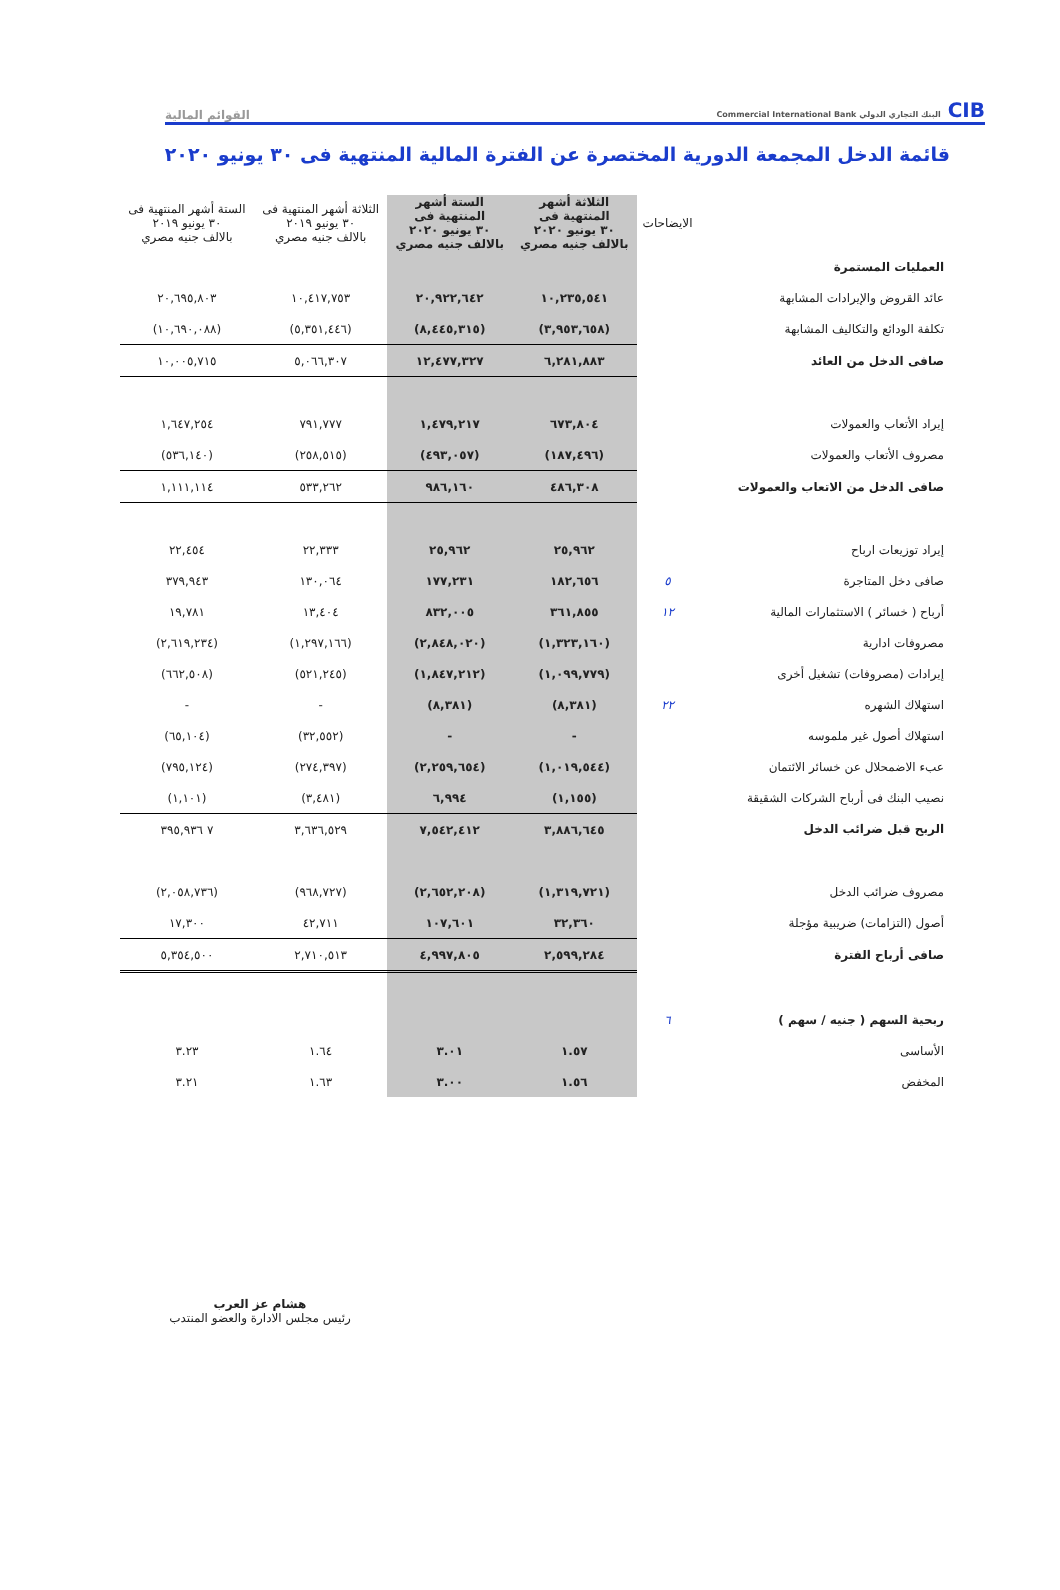CIB البنك التجاري الدولي Commercial International Bank
القوائم المالية
قائمة الدخل المجمعة الدورية المختصرة عن الفترة المالية المنتهية فى ٣٠ يونيو ٢٠٢٠
| | الايضاحات | الثلاثة أشهر المنتهية فى ٣٠ يونيو ٢٠٢٠ بالالف جنيه مصري | الستة أشهر المنتهية فى ٣٠ يونيو ٢٠٢٠ بالالف جنيه مصري | الثلاثة أشهر المنتهية فى ٣٠ يونيو ٢٠١٩ بالالف جنيه مصري | الستة أشهر المنتهية فى ٣٠ يونيو ٢٠١٩ بالالف جنيه مصري |
| --- | --- | --- | --- | --- | --- |
| العمليات المستمرة | | | | | |
| عائد القروض والإيرادات المشابهة | | ١٠,٢٣٥,٥٤١ | ٢٠,٩٢٢,٦٤٢ | ١٠,٤١٧,٧٥٣ | ٢٠,٦٩٥,٨٠٣ |
| تكلفة الودائع والتكاليف المشابهة | | (٣,٩٥٣,٦٥٨) | (٨,٤٤٥,٣١٥) | (٥,٣٥١,٤٤٦) | (١٠,٦٩٠,٠٨٨) |
| صافى الدخل من العائد | | ٦,٢٨١,٨٨٣ | ١٢,٤٧٧,٣٢٧ | ٥,٠٦٦,٣٠٧ | ١٠,٠٠٥,٧١٥ |
| إيراد الأتعاب والعمولات | | ٦٧٣,٨٠٤ | ١,٤٧٩,٢١٧ | ٧٩١,٧٧٧ | ١,٦٤٧,٢٥٤ |
| مصروف الأتعاب والعمولات | | (١٨٧,٤٩٦) | (٤٩٣,٠٥٧) | (٢٥٨,٥١٥) | (٥٣٦,١٤٠) |
| صافى الدخل من الاتعاب والعمولات | | ٤٨٦,٣٠٨ | ٩٨٦,١٦٠ | ٥٣٣,٢٦٢ | ١,١١١,١١٤ |
| إيراد توزيعات ارباح | | ٢٥,٩٦٢ | ٢٥,٩٦٢ | ٢٢,٣٣٣ | ٢٢,٤٥٤ |
| صافى دخل المتاجرة | ٥ | ١٨٢,٦٥٦ | ١٧٧,٢٣١ | ١٣٠,٠٦٤ | ٣٧٩,٩٤٣ |
| أرباح ( خسائر ) الاستثمارات المالية | ١٢ | ٣٦١,٨٥٥ | ٨٣٢,٠٠٥ | ١٣,٤٠٤ | ١٩,٧٨١ |
| مصروفات ادارية | | (١,٣٢٣,١٦٠) | (٢,٨٤٨,٠٢٠) | (١,٢٩٧,١٦٦) | (٢,٦١٩,٢٣٤) |
| إيرادات (مصروفات) تشغيل أخرى | | (١,٠٩٩,٧٧٩) | (١,٨٤٧,٢١٢) | (٥٢١,٢٤٥) | (٦٦٢,٥٠٨) |
| استهلاك الشهره | ٢٢ | (٨,٣٨١) | (٨,٣٨١) | - | - |
| استهلاك أصول غير ملموسه | | - | - | (٣٢,٥٥٢) | (٦٥,١٠٤) |
| عبء الاضمحلال عن خسائر الائتمان | | (١,٠١٩,٥٤٤) | (٢,٢٥٩,٦٥٤) | (٢٧٤,٣٩٧) | (٧٩٥,١٢٤) |
| نصيب البنك فى أرباح الشركات الشقيقة | | (١,١٥٥) | ٦,٩٩٤ | (٣,٤٨١) | (١,١٠١) |
| الربح قبل ضرائب الدخل | | ٣,٨٨٦,٦٤٥ | ٧,٥٤٢,٤١٢ | ٣,٦٣٦,٥٢٩ | ٧ ٣٩٥,٩٣٦ |
| مصروف ضرائب الدخل | | (١,٣١٩,٧٢١) | (٢,٦٥٢,٢٠٨) | (٩٦٨,٧٢٧) | (٢,٠٥٨,٧٣٦) |
| أصول (التزامات) ضريبية مؤجلة | | ٣٢,٣٦٠ | ١٠٧,٦٠١ | ٤٢,٧١١ | ١٧,٣٠٠ |
| صافى أرباح الفترة | | ٢,٥٩٩,٢٨٤ | ٤,٩٩٧,٨٠٥ | ٢,٧١٠,٥١٣ | ٥,٣٥٤,٥٠٠ |
| ربحية السهم ( جنيه / سهم ) | ٦ | | | | |
| الأساسى | | ١.٥٧ | ٣.٠١ | ١.٦٤ | ٣.٢٣ |
| المخفض | | ١.٥٦ | ٣.٠٠ | ١.٦٣ | ٣.٢١ |
هشام عز العرب
رئيس مجلس الادارة والعضو المنتدب